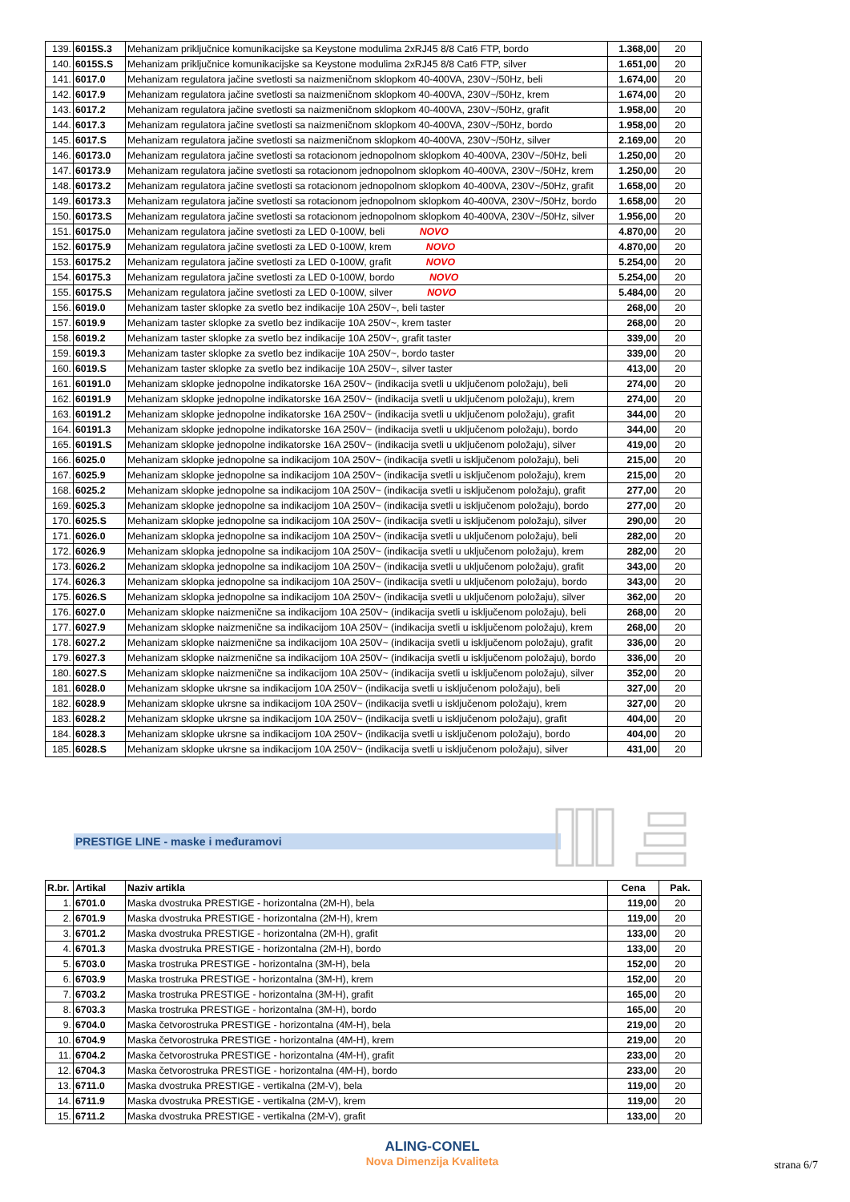| 139. | 6015S.3 | Mehanizam priključnice komunikacijske sa Keystone modulima 2xRJ45 8/8 Cat6 FTP, bordo | 1.368,00 | 20 |
| 140. | 6015S.S | Mehanizam priključnice komunikacijske sa Keystone modulima 2xRJ45 8/8 Cat6 FTP, silver | 1.651,00 | 20 |
| 141. | 6017.0 | Mehanizam regulatora jačine svetlosti sa naizmeničnom sklopkom 40-400VA, 230V~/50Hz, beli | 1.674,00 | 20 |
| 142. | 6017.9 | Mehanizam regulatora jačine svetlosti sa naizmeničnom sklopkom 40-400VA, 230V~/50Hz, krem | 1.674,00 | 20 |
| 143. | 6017.2 | Mehanizam regulatora jačine svetlosti sa naizmeničnom sklopkom 40-400VA, 230V~/50Hz, grafit | 1.958,00 | 20 |
| 144. | 6017.3 | Mehanizam regulatora jačine svetlosti sa naizmeničnom sklopkom 40-400VA, 230V~/50Hz, bordo | 1.958,00 | 20 |
| 145. | 6017.S | Mehanizam regulatora jačine svetlosti sa naizmeničnom sklopkom 40-400VA, 230V~/50Hz, silver | 2.169,00 | 20 |
| 146. | 60173.0 | Mehanizam regulatora jačine svetlosti sa rotacionom jednopolnom sklopkom 40-400VA, 230V~/50Hz, beli | 1.250,00 | 20 |
| 147. | 60173.9 | Mehanizam regulatora jačine svetlosti sa rotacionom jednopolnom sklopkom 40-400VA, 230V~/50Hz, krem | 1.250,00 | 20 |
| 148. | 60173.2 | Mehanizam regulatora jačine svetlosti sa rotacionom jednopolnom sklopkom 40-400VA, 230V~/50Hz, grafit | 1.658,00 | 20 |
| 149. | 60173.3 | Mehanizam regulatora jačine svetlosti sa rotacionom jednopolnom sklopkom 40-400VA, 230V~/50Hz, bordo | 1.658,00 | 20 |
| 150. | 60173.S | Mehanizam regulatora jačine svetlosti sa rotacionom jednopolnom sklopkom 40-400VA, 230V~/50Hz, silver | 1.956,00 | 20 |
| 151. | 60175.0 | Mehanizam regulatora jačine svetlosti za LED 0-100W, beli NOVO | 4.870,00 | 20 |
| 152. | 60175.9 | Mehanizam regulatora jačine svetlosti za LED 0-100W, krem NOVO | 4.870,00 | 20 |
| 153. | 60175.2 | Mehanizam regulatora jačine svetlosti za LED 0-100W, grafit NOVO | 5.254,00 | 20 |
| 154. | 60175.3 | Mehanizam regulatora jačine svetlosti za LED 0-100W, bordo NOVO | 5.254,00 | 20 |
| 155. | 60175.S | Mehanizam regulatora jačine svetlosti za LED 0-100W, silver NOVO | 5.484,00 | 20 |
| 156. | 6019.0 | Mehanizam taster sklopke za svetlo bez indikacije 10A 250V~, beli taster | 268,00 | 20 |
| 157. | 6019.9 | Mehanizam taster sklopke za svetlo bez indikacije 10A 250V~, krem taster | 268,00 | 20 |
| 158. | 6019.2 | Mehanizam taster sklopke za svetlo bez indikacije 10A 250V~, grafit taster | 339,00 | 20 |
| 159. | 6019.3 | Mehanizam taster sklopke za svetlo bez indikacije 10A 250V~, bordo taster | 339,00 | 20 |
| 160. | 6019.S | Mehanizam taster sklopke za svetlo bez indikacije 10A 250V~, silver taster | 413,00 | 20 |
| 161. | 60191.0 | Mehanizam sklopke jednopolne indikatorske 16A 250V~ (indikacija svetli u uključenom položaju), beli | 274,00 | 20 |
| 162. | 60191.9 | Mehanizam sklopke jednopolne indikatorske 16A 250V~ (indikacija svetli u uključenom položaju), krem | 274,00 | 20 |
| 163. | 60191.2 | Mehanizam sklopke jednopolne indikatorske 16A 250V~ (indikacija svetli u uključenom položaju), grafit | 344,00 | 20 |
| 164. | 60191.3 | Mehanizam sklopke jednopolne indikatorske 16A 250V~ (indikacija svetli u uključenom položaju), bordo | 344,00 | 20 |
| 165. | 60191.S | Mehanizam sklopke jednopolne indikatorske 16A 250V~ (indikacija svetli u uključenom položaju), silver | 419,00 | 20 |
| 166. | 6025.0 | Mehanizam sklopke jednopolne sa indikacijom 10A 250V~ (indikacija svetli u isključenom položaju), beli | 215,00 | 20 |
| 167. | 6025.9 | Mehanizam sklopke jednopolne sa indikacijom 10A 250V~ (indikacija svetli u isključenom položaju), krem | 215,00 | 20 |
| 168. | 6025.2 | Mehanizam sklopke jednopolne sa indikacijom 10A 250V~ (indikacija svetli u isključenom položaju), grafit | 277,00 | 20 |
| 169. | 6025.3 | Mehanizam sklopke jednopolne sa indikacijom 10A 250V~ (indikacija svetli u isključenom položaju), bordo | 277,00 | 20 |
| 170. | 6025.S | Mehanizam sklopke jednopolne sa indikacijom 10A 250V~ (indikacija svetli u isključenom položaju), silver | 290,00 | 20 |
| 171. | 6026.0 | Mehanizam sklopka jednopolne sa indikacijom 10A 250V~ (indikacija svetli u uključenom položaju), beli | 282,00 | 20 |
| 172. | 6026.9 | Mehanizam sklopka jednopolne sa indikacijom 10A 250V~ (indikacija svetli u uključenom položaju), krem | 282,00 | 20 |
| 173. | 6026.2 | Mehanizam sklopka jednopolne sa indikacijom 10A 250V~ (indikacija svetli u uključenom položaju), grafit | 343,00 | 20 |
| 174. | 6026.3 | Mehanizam sklopka jednopolne sa indikacijom 10A 250V~ (indikacija svetli u uključenom položaju), bordo | 343,00 | 20 |
| 175. | 6026.S | Mehanizam sklopka jednopolne sa indikacijom 10A 250V~ (indikacija svetli u uključenom položaju), silver | 362,00 | 20 |
| 176. | 6027.0 | Mehanizam sklopke naizmenične sa indikacijom 10A 250V~ (indikacija svetli u isključenom položaju), beli | 268,00 | 20 |
| 177. | 6027.9 | Mehanizam sklopke naizmenične sa indikacijom 10A 250V~ (indikacija svetli u isključenom položaju), krem | 268,00 | 20 |
| 178. | 6027.2 | Mehanizam sklopke naizmenične sa indikacijom 10A 250V~ (indikacija svetli u isključenom položaju), grafit | 336,00 | 20 |
| 179. | 6027.3 | Mehanizam sklopke naizmenične sa indikacijom 10A 250V~ (indikacija svetli u isključenom položaju), bordo | 336,00 | 20 |
| 180. | 6027.S | Mehanizam sklopke naizmenične sa indikacijom 10A 250V~ (indikacija svetli u isključenom položaju), silver | 352,00 | 20 |
| 181. | 6028.0 | Mehanizam sklopke ukrsne sa indikacijom 10A 250V~ (indikacija svetli u isključenom položaju), beli | 327,00 | 20 |
| 182. | 6028.9 | Mehanizam sklopke ukrsne sa indikacijom 10A 250V~ (indikacija svetli u isključenom položaju), krem | 327,00 | 20 |
| 183. | 6028.2 | Mehanizam sklopke ukrsne sa indikacijom 10A 250V~ (indikacija svetli u isključenom položaju), grafit | 404,00 | 20 |
| 184. | 6028.3 | Mehanizam sklopke ukrsne sa indikacijom 10A 250V~ (indikacija svetli u isključenom položaju), bordo | 404,00 | 20 |
| 185. | 6028.S | Mehanizam sklopke ukrsne sa indikacijom 10A 250V~ (indikacija svetli u isključenom položaju), silver | 431,00 | 20 |
PRESTIGE LINE - maske i međuramovi
| R.br. | Artikal | Naziv artikla | Cena | Pak. |
| --- | --- | --- | --- | --- |
| 1. | 6701.0 | Maska dvostruka PRESTIGE - horizontalna (2M-H), bela | 119,00 | 20 |
| 2. | 6701.9 | Maska dvostruka PRESTIGE - horizontalna (2M-H), krem | 119,00 | 20 |
| 3. | 6701.2 | Maska dvostruka PRESTIGE - horizontalna (2M-H), grafit | 133,00 | 20 |
| 4. | 6701.3 | Maska dvostruka PRESTIGE - horizontalna (2M-H), bordo | 133,00 | 20 |
| 5. | 6703.0 | Maska trostruka PRESTIGE - horizontalna (3M-H), bela | 152,00 | 20 |
| 6. | 6703.9 | Maska trostruka PRESTIGE - horizontalna (3M-H), krem | 152,00 | 20 |
| 7. | 6703.2 | Maska trostruka PRESTIGE - horizontalna (3M-H), grafit | 165,00 | 20 |
| 8. | 6703.3 | Maska trostruka PRESTIGE - horizontalna (3M-H), bordo | 165,00 | 20 |
| 9. | 6704.0 | Maska četvorostruka PRESTIGE - horizontalna (4M-H), bela | 219,00 | 20 |
| 10. | 6704.9 | Maska četvorostruka PRESTIGE - horizontalna (4M-H), krem | 219,00 | 20 |
| 11. | 6704.2 | Maska četvorostruka PRESTIGE - horizontalna (4M-H), grafit | 233,00 | 20 |
| 12. | 6704.3 | Maska četvorostruka PRESTIGE - horizontalna (4M-H), bordo | 233,00 | 20 |
| 13. | 6711.0 | Maska dvostruka PRESTIGE - vertikalna (2M-V), bela | 119,00 | 20 |
| 14. | 6711.9 | Maska dvostruka PRESTIGE - vertikalna (2M-V), krem | 119,00 | 20 |
| 15. | 6711.2 | Maska dvostruka PRESTIGE - vertikalna (2M-V), grafit | 133,00 | 20 |
ALING-CONEL
Nova Dimenzija Kvaliteta
strana 6/7